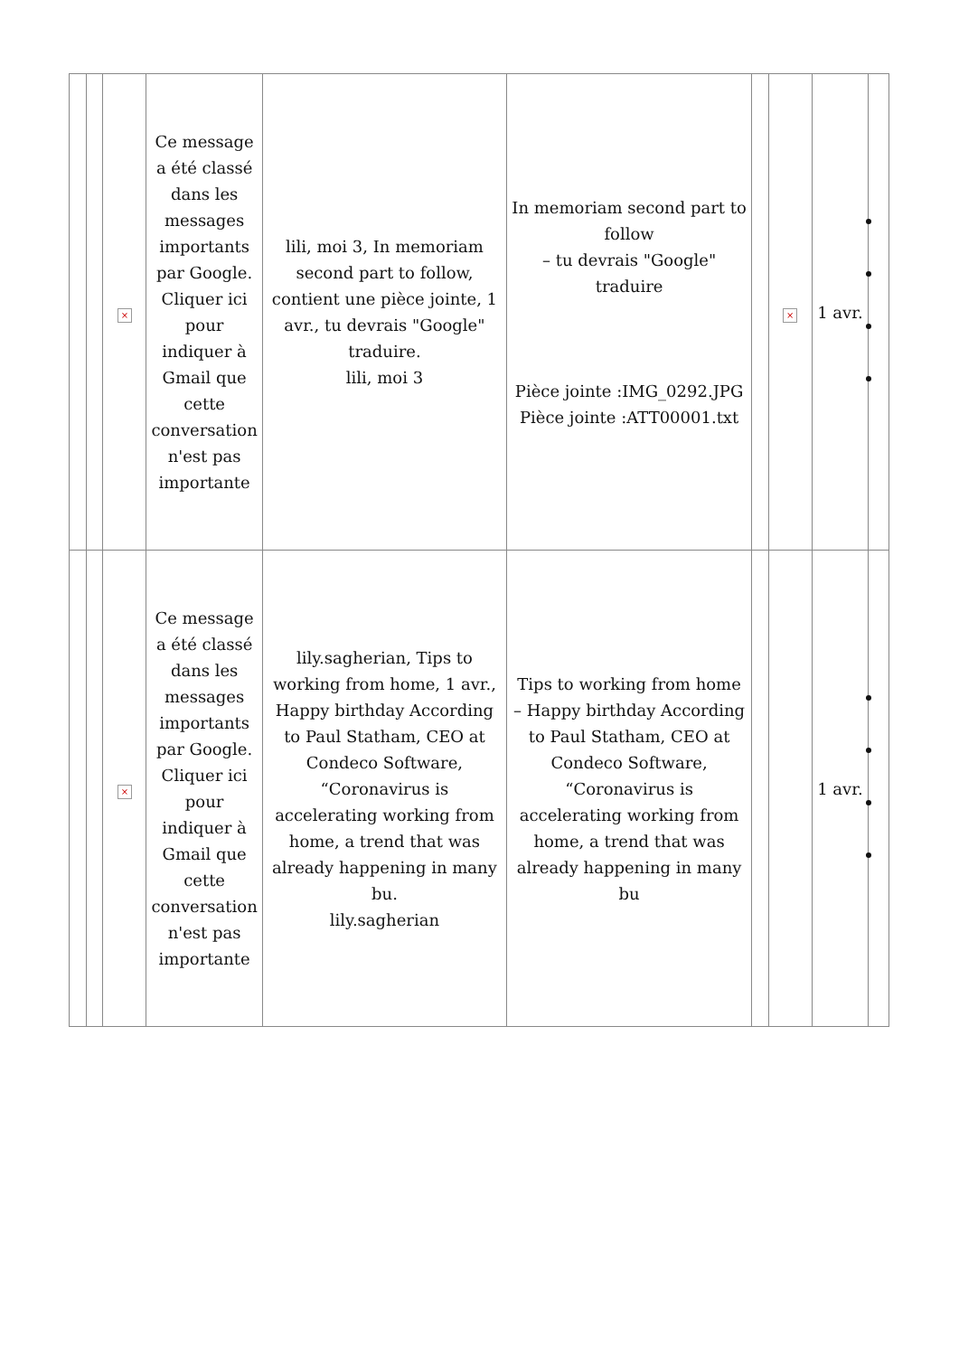| | | × | Ce message a été classé dans les messages importants par Google. Cliquer ici pour indiquer à Gmail que cette conversation n'est pas importante | lili, moi 3, In memoriam second part to follow, contient une pièce jointe, 1 avr., tu devrais "Google" traduire. lili, moi 3 | In memoriam second part to follow – tu devrais "Google" traduire Pièce jointe :IMG_0292.JPG Pièce jointe :ATT00001.txt | | × | 1 avr. | |
| | | × | Ce message a été classé dans les messages importants par Google. Cliquer ici pour indiquer à Gmail que cette conversation n'est pas importante | lily.sagherian, Tips to working from home, 1 avr., Happy birthday According to Paul Statham, CEO at Condeco Software, “Coronavirus is accelerating working from home, a trend that was already happening in many bu. lily.sagherian | Tips to working from home – Happy birthday According to Paul Statham, CEO at Condeco Software, “Coronavirus is accelerating working from home, a trend that was already happening in many bu | | | 1 avr. | |